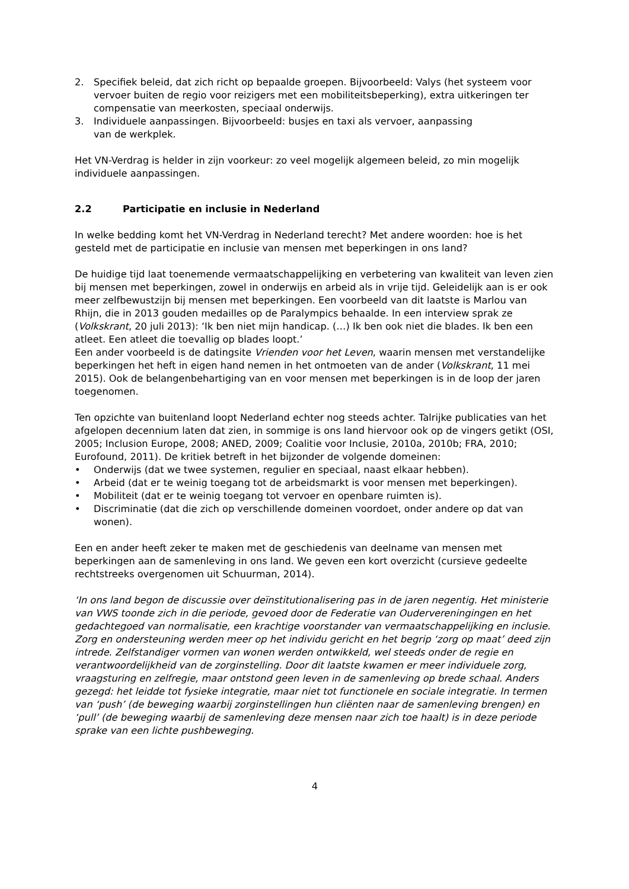2. Specifiek beleid, dat zich richt op bepaalde groepen. Bijvoorbeeld: Valys (het systeem voor vervoer buiten de regio voor reizigers met een mobiliteitsbeperking), extra uitkeringen ter compensatie van meerkosten, speciaal onderwijs.
3. Individuele aanpassingen. Bijvoorbeeld: busjes en taxi als vervoer, aanpassing
van de werkplek.
Het VN-Verdrag is helder in zijn voorkeur: zo veel mogelijk algemeen beleid, zo min mogelijk individuele aanpassingen.
2.2 Participatie en inclusie in Nederland
In welke bedding komt het VN-Verdrag in Nederland terecht? Met andere woorden: hoe is het gesteld met de participatie en inclusie van mensen met beperkingen in ons land?
De huidige tijd laat toenemende vermaatschappelijking en verbetering van kwaliteit van leven zien bij mensen met beperkingen, zowel in onderwijs en arbeid als in vrije tijd. Geleidelijk aan is er ook meer zelfbewustzijn bij mensen met beperkingen. Een voorbeeld van dit laatste is Marlou van Rhijn, die in 2013 gouden medailles op de Paralympics behaalde. In een interview sprak ze (Volkskrant, 20 juli 2013): ‘Ik ben niet mijn handicap. (…) Ik ben ook niet die blades. Ik ben een atleet. Een atleet die toevallig op blades loopt.’
Een ander voorbeeld is de datingsite Vrienden voor het Leven, waarin mensen met verstandelijke beperkingen het heft in eigen hand nemen in het ontmoeten van de ander (Volkskrant, 11 mei 2015). Ook de belangenbehartiging van en voor mensen met beperkingen is in de loop der jaren toegenomen.
Ten opzichte van buitenland loopt Nederland echter nog steeds achter. Talrijke publicaties van het afgelopen decennium laten dat zien, in sommige is ons land hiervoor ook op de vingers getikt (OSI, 2005; Inclusion Europe, 2008; ANED, 2009; Coalitie voor Inclusie, 2010a, 2010b; FRA, 2010; Eurofound, 2011). De kritiek betreft in het bijzonder de volgende domeinen:
• Onderwijs (dat we twee systemen, regulier en speciaal, naast elkaar hebben).
• Arbeid (dat er te weinig toegang tot de arbeidsmarkt is voor mensen met beperkingen).
• Mobiliteit (dat er te weinig toegang tot vervoer en openbare ruimten is).
• Discriminatie (dat die zich op verschillende domeinen voordoet, onder andere op dat van wonen).
Een en ander heeft zeker te maken met de geschiedenis van deelname van mensen met beperkingen aan de samenleving in ons land. We geven een kort overzicht (cursieve gedeelte rechtstreeks overgenomen uit Schuurman, 2014).
‘In ons land begon de discussie over deïnstitutionalisering pas in de jaren negentig. Het ministerie van VWS toonde zich in die periode, gevoed door de Federatie van Oudervereningingen en het gedachtegoed van normalisatie, een krachtige voorstander van vermaatschappelijking en inclusie. Zorg en ondersteuning werden meer op het individu gericht en het begrip ‘zorg op maat’ deed zijn intrede. Zelfstandiger vormen van wonen werden ontwikkeld, wel steeds onder de regie en verantwoordelijkheid van de zorginstelling. Door dit laatste kwamen er meer individuele zorg, vraagsturing en zelfregie, maar ontstond geen leven in de samenleving op brede schaal. Anders gezegd: het leidde tot fysieke integratie, maar niet tot functionele en sociale integratie. In termen van ‘push’ (de beweging waarbij zorginstellingen hun cliënten naar de samenleving brengen) en ‘pull’ (de beweging waarbij de samenleving deze mensen naar zich toe haalt) is in deze periode sprake van een lichte pushbeweging.
4